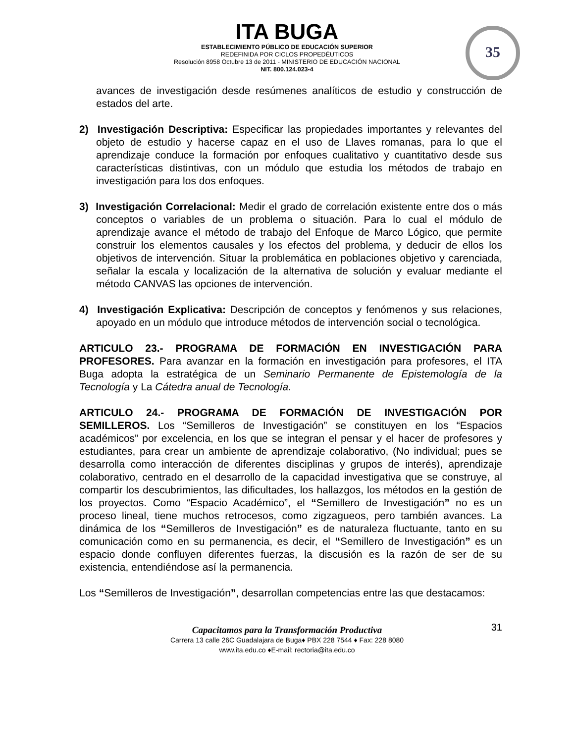ITA BUGA
ESTABLECIMIENTO PÚBLICO DE EDUCACIÓN SUPERIOR
REDEFINIDA POR CICLOS PROPEDÉUTICOS
Resolución 8958 Octubre 13 de 2011 - MINISTERIO DE EDUCACIÓN NACIONAL
NIT. 800.124.023-4
35
avances de investigación desde resúmenes analíticos de estudio y construcción de estados del arte.
2) Investigación Descriptiva: Especificar las propiedades importantes y relevantes del objeto de estudio y hacerse capaz en el uso de Llaves romanas, para lo que el aprendizaje conduce la formación por enfoques cualitativo y cuantitativo desde sus características distintivas, con un módulo que estudia los métodos de trabajo en investigación para los dos enfoques.
3) Investigación Correlacional: Medir el grado de correlación existente entre dos o más conceptos o variables de un problema o situación. Para lo cual el módulo de aprendizaje avance el método de trabajo del Enfoque de Marco Lógico, que permite construir los elementos causales y los efectos del problema, y deducir de ellos los objetivos de intervención. Situar la problemática en poblaciones objetivo y carenciada, señalar la escala y localización de la alternativa de solución y evaluar mediante el método CANVAS las opciones de intervención.
4) Investigación Explicativa: Descripción de conceptos y fenómenos y sus relaciones, apoyado en un módulo que introduce métodos de intervención social o tecnológica.
ARTICULO 23.- PROGRAMA DE FORMACIÓN EN INVESTIGACIÓN PARA PROFESORES. Para avanzar en la formación en investigación para profesores, el ITA Buga adopta la estratégica de un Seminario Permanente de Epistemología de la Tecnología y La Cátedra anual de Tecnología.
ARTICULO 24.- PROGRAMA DE FORMACIÓN DE INVESTIGACIÓN POR SEMILLEROS. Los “Semilleros de Investigación” se constituyen en los “Espacios académicos” por excelencia, en los que se integran el pensar y el hacer de profesores y estudiantes, para crear un ambiente de aprendizaje colaborativo, (No individual; pues se desarrolla como interacción de diferentes disciplinas y grupos de interés), aprendizaje colaborativo, centrado en el desarrollo de la capacidad investigativa que se construye, al compartir los descubrimientos, las dificultades, los hallazgos, los métodos en la gestión de los proyectos. Como “Espacio Académico”, el “Semillero de Investigación” no es un proceso lineal, tiene muchos retrocesos, como zigzagueos, pero también avances. La dinámica de los “Semilleros de Investigación” es de naturaleza fluctuante, tanto en su comunicación como en su permanencia, es decir, el “Semillero de Investigación” es un espacio donde confluyen diferentes fuerzas, la discusión es la razón de ser de su existencia, entendiéndose así la permanencia.
Los “Semilleros de Investigación”, desarrollan competencias entre las que destacamos:
31
Capacitamos para la Transformación Productiva
Carrera 13 calle 26C Guadalajara de Buga♦ PBX 228 7544 ♦ Fax: 228 8080
www.ita.edu.co ♦E-mail: rectoria@ita.edu.co